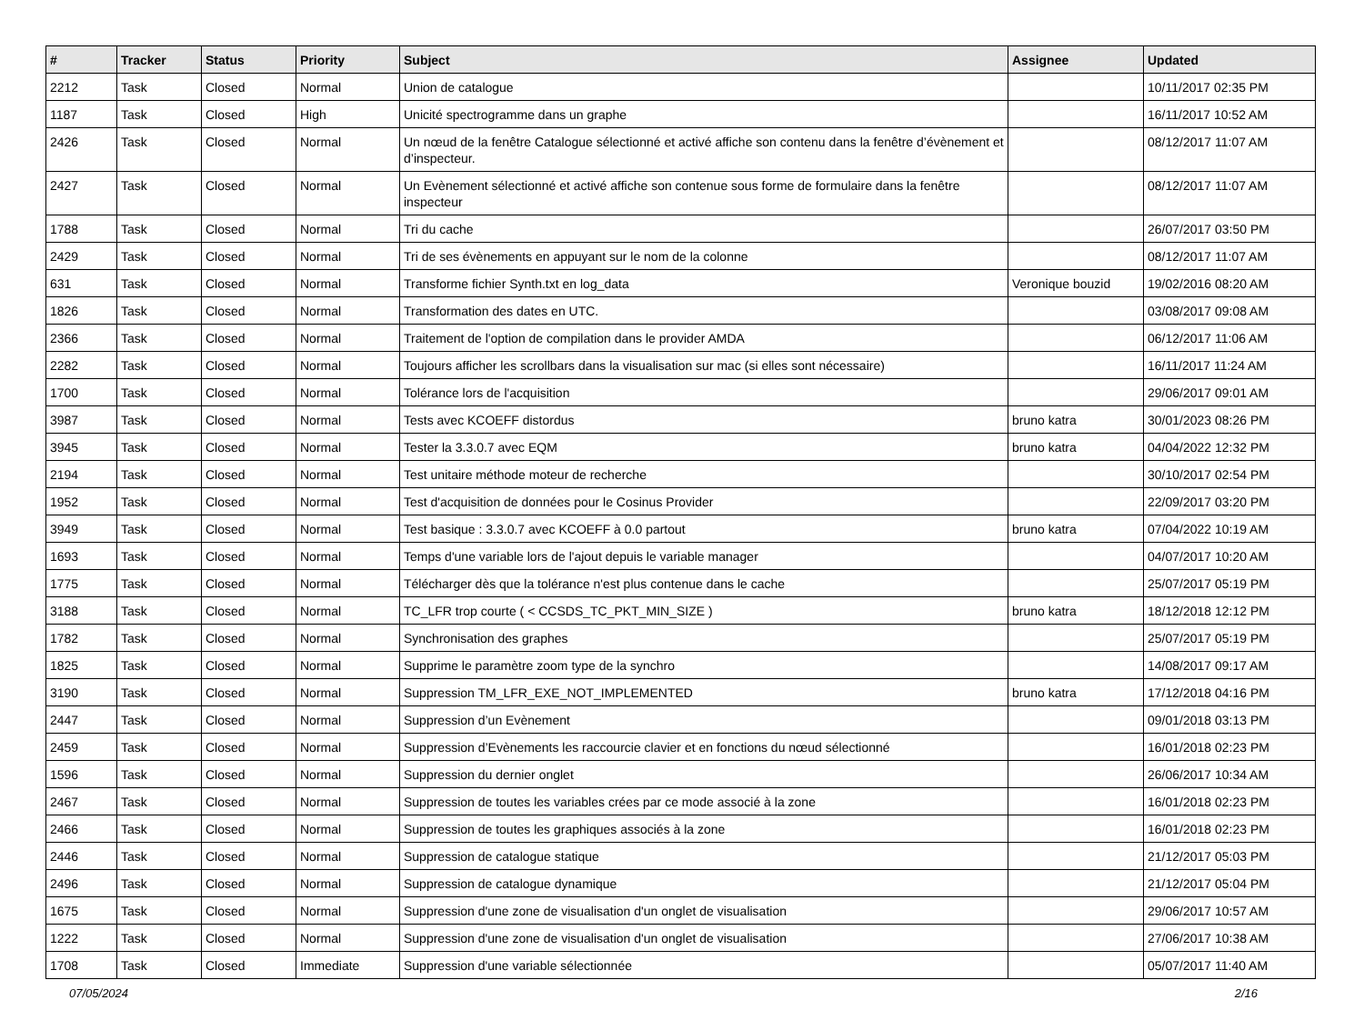| # | Tracker | Status | Priority | Subject | Assignee | Updated |
| --- | --- | --- | --- | --- | --- | --- |
| 2212 | Task | Closed | Normal | Union de catalogue | | 10/11/2017 02:35 PM |
| 1187 | Task | Closed | High | Unicité spectrogramme dans un graphe | | 16/11/2017 10:52 AM |
| 2426 | Task | Closed | Normal | Un nœud de la fenêtre Catalogue sélectionné et activé affiche son contenu dans la fenêtre d’évènement et d’inspecteur. | | 08/12/2017 11:07 AM |
| 2427 | Task | Closed | Normal | Un Evènement sélectionné et activé affiche son contenue sous forme de formulaire dans la fenêtre inspecteur | | 08/12/2017 11:07 AM |
| 1788 | Task | Closed | Normal | Tri du cache | | 26/07/2017 03:50 PM |
| 2429 | Task | Closed | Normal | Tri de ses évènements en appuyant sur le nom de la colonne | | 08/12/2017 11:07 AM |
| 631 | Task | Closed | Normal | Transforme fichier Synth.txt en log_data | Veronique bouzid | 19/02/2016 08:20 AM |
| 1826 | Task | Closed | Normal | Transformation des dates en UTC. | | 03/08/2017 09:08 AM |
| 2366 | Task | Closed | Normal | Traitement de l'option de compilation dans le provider AMDA | | 06/12/2017 11:06 AM |
| 2282 | Task | Closed | Normal | Toujours afficher les scrollbars dans la visualisation sur mac (si elles sont nécessaire) | | 16/11/2017 11:24 AM |
| 1700 | Task | Closed | Normal | Tolérance lors de l'acquisition | | 29/06/2017 09:01 AM |
| 3987 | Task | Closed | Normal | Tests avec KCOEFF distordus | bruno katra | 30/01/2023 08:26 PM |
| 3945 | Task | Closed | Normal | Tester la 3.3.0.7 avec EQM | bruno katra | 04/04/2022 12:32 PM |
| 2194 | Task | Closed | Normal | Test unitaire méthode moteur de recherche | | 30/10/2017 02:54 PM |
| 1952 | Task | Closed | Normal | Test d'acquisition de données pour le Cosinus Provider | | 22/09/2017 03:20 PM |
| 3949 | Task | Closed | Normal | Test basique : 3.3.0.7 avec KCOEFF à 0.0 partout | bruno katra | 07/04/2022 10:19 AM |
| 1693 | Task | Closed | Normal | Temps d'une variable lors de l'ajout depuis le variable manager | | 04/07/2017 10:20 AM |
| 1775 | Task | Closed | Normal | Télécharger dès que la tolérance n'est plus contenue dans le cache | | 25/07/2017 05:19 PM |
| 3188 | Task | Closed | Normal | TC_LFR trop courte ( < CCSDS_TC_PKT_MIN_SIZE ) | bruno katra | 18/12/2018 12:12 PM |
| 1782 | Task | Closed | Normal | Synchronisation des graphes | | 25/07/2017 05:19 PM |
| 1825 | Task | Closed | Normal | Supprime le paramètre zoom type de la synchro | | 14/08/2017 09:17 AM |
| 3190 | Task | Closed | Normal | Suppression TM_LFR_EXE_NOT_IMPLEMENTED | bruno katra | 17/12/2018 04:16 PM |
| 2447 | Task | Closed | Normal | Suppression d’un Evènement | | 09/01/2018 03:13 PM |
| 2459 | Task | Closed | Normal | Suppression d’Evènements les raccourcie clavier et en fonctions du nœud sélectionné | | 16/01/2018 02:23 PM |
| 1596 | Task | Closed | Normal | Suppression du dernier onglet | | 26/06/2017 10:34 AM |
| 2467 | Task | Closed | Normal | Suppression de toutes les variables crées par ce mode associé à la zone | | 16/01/2018 02:23 PM |
| 2466 | Task | Closed | Normal | Suppression de toutes les graphiques associés à la zone | | 16/01/2018 02:23 PM |
| 2446 | Task | Closed | Normal | Suppression de catalogue statique | | 21/12/2017 05:03 PM |
| 2496 | Task | Closed | Normal | Suppression de catalogue dynamique | | 21/12/2017 05:04 PM |
| 1675 | Task | Closed | Normal | Suppression d'une zone de visualisation d'un onglet de visualisation | | 29/06/2017 10:57 AM |
| 1222 | Task | Closed | Normal | Suppression d'une zone de visualisation d'un onglet de visualisation | | 27/06/2017 10:38 AM |
| 1708 | Task | Closed | Immediate | Suppression d'une variable sélectionnée | | 05/07/2017 11:40 AM |
07/05/2024 2/16